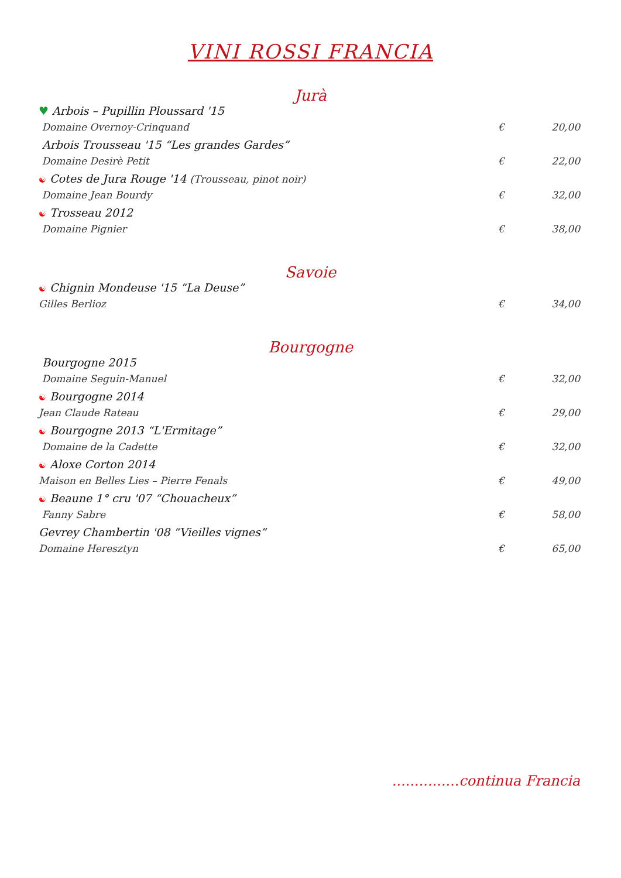VINI ROSSI FRANCIA
Jurà
♥ Arbois – Pupillin Ploussard '15
Domaine Overnoy-Crinquand € 20,00
Arbois Trousseau '15 “Les grandes Gardes”
Domaine Desirè Petit € 22,00
☯ Cotes de Jura Rouge '14 (Trousseau, pinot noir)
Domaine Jean Bourdy € 32,00
☯ Trosseau 2012
Domaine Pignier € 38,00
Savoie
☯ Chignin Mondeuse '15 “La Deuse”
Gilles Berlioz € 34,00
Bourgogne
Bourgogne 2015
Domaine Seguin-Manuel € 32,00
☯ Bourgogne 2014
Jean Claude Rateau € 29,00
☯ Bourgogne 2013 “L'Ermitage”
Domaine de la Cadette € 32,00
☯ Aloxe Corton 2014
Maison en Belles Lies – Pierre Fenals € 49,00
☯ Beaune 1° cru '07 “Chouacheux”
Fanny Sabre € 58,00
Gevrey Chambertin '08 “Vieilles vignes”
Domaine Heresztyn € 65,00
...............continua Francia